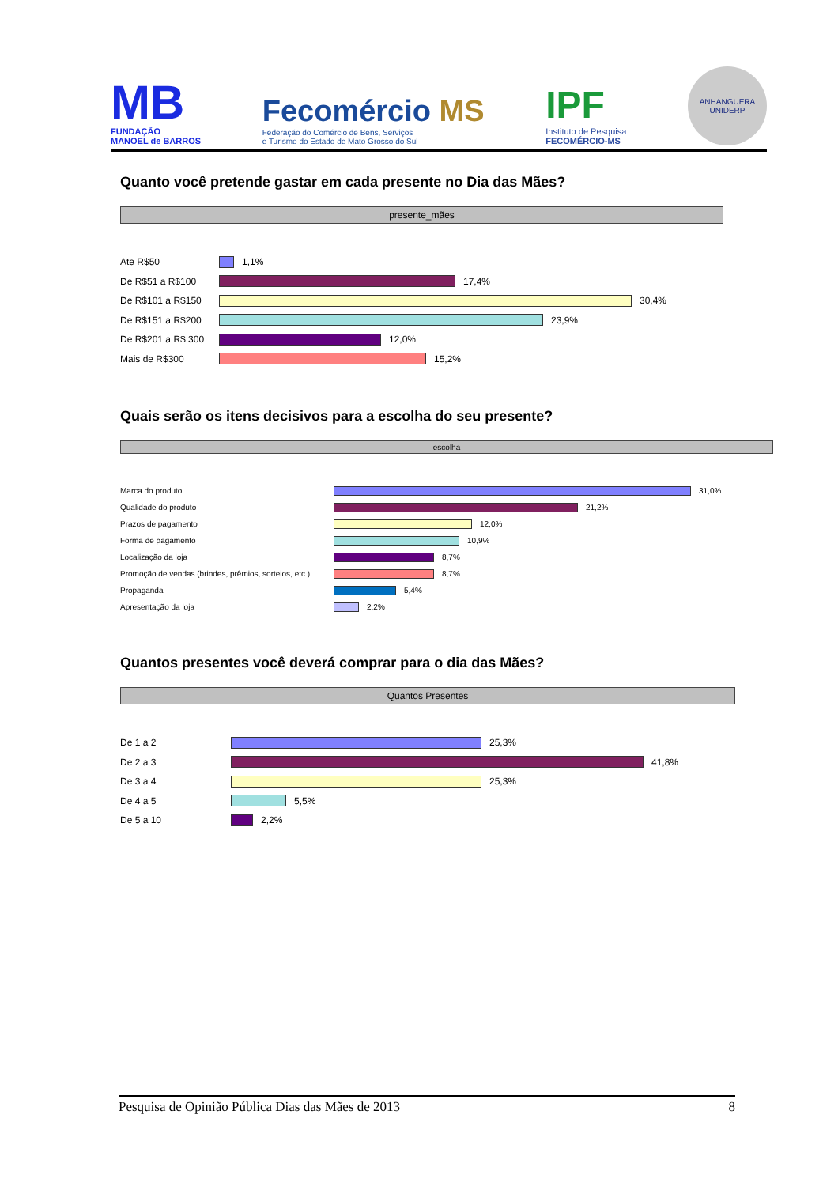MB
FUNDAÇÃO
MANOEL de BARROS
Fecomércio MS
Federação do Comércio de Bens, Serviços
e Turismo do Estado de Mato Grosso do Sul
IPF
Instituto de Pesquisa
FECOMÉRCIO-MS
ANHANGUERA
UNIDERP
Quanto você pretende gastar em cada presente no Dia das Mães?
presente_mães
Ate R$50 1,1%
De R$51 a R$100 17,4%
De R$101 a R$150 30,4%
De R$151 a R$200 23,9%
De R$201 a R$ 300 12,0%
Mais de R$300 15,2%
Quais serão os itens decisivos para a escolha do seu presente?
escolha
Marca do produto 31,0%
Qualidade do produto 21,2%
Prazos de pagamento 12,0%
Forma de pagamento 10,9%
Localização da loja 8,7%
Promoção de vendas (brindes, prêmios, sorteios, etc.) 8,7%
Propaganda 5,4%
Apresentação da loja 2,2%
Quantos presentes você deverá comprar para o dia das Mães?
Quantos Presentes
De 1 a 2 25,3%
De 2 a 3 41,8%
De 3 a 4 25,3%
De 4 a 5 5,5%
De 5 a 10 2,2%
Pesquisa de Opinião Pública Dias das Mães de 2013 8